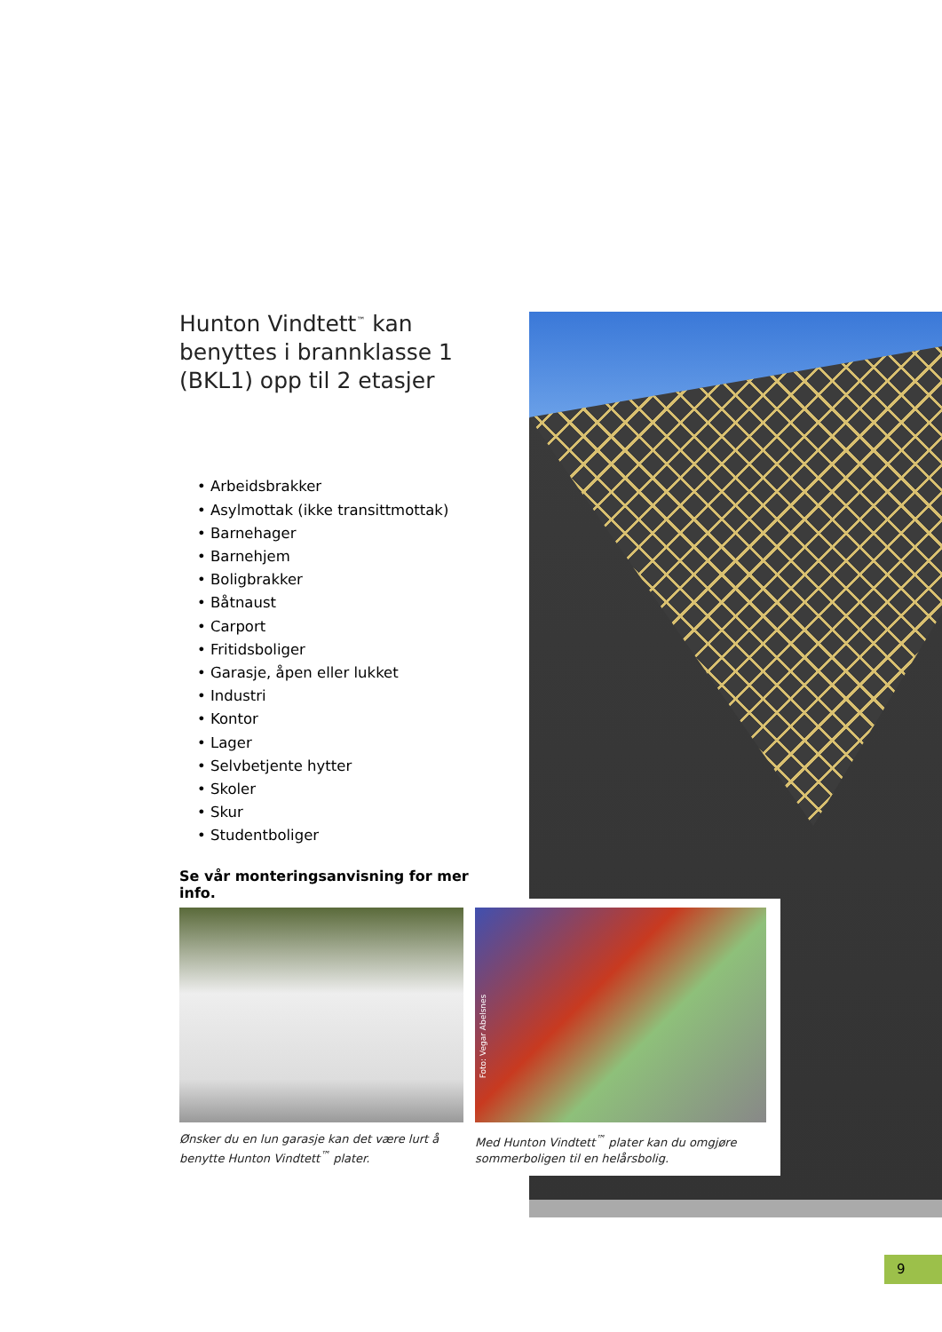Hunton Vindtett<sup>™</sup> kan benyttes i brannklasse 1 (BKL1) opp til 2 etasjer
• Arbeidsbrakker
• Asylmottak (ikke transittmottak)
• Barnehager
• Barnehjem
• Boligbrakker
• Båtnaust
• Carport
• Fritidsboliger
• Garasje, åpen eller lukket
• Industri
• Kontor
• Lager
• Selvbetjente hytter
• Skoler
• Skur
• Studentboliger
Se vår monteringsanvisning for mer info.
Ønsker du en lun garasje kan det være lurt å benytte Hunton Vindtett<sup>™</sup> plater.
Foto: Vegar Abelsnes
Med Hunton Vindtett<sup>™</sup> plater kan du omgjøre sommerboligen til en helårsbolig.
9